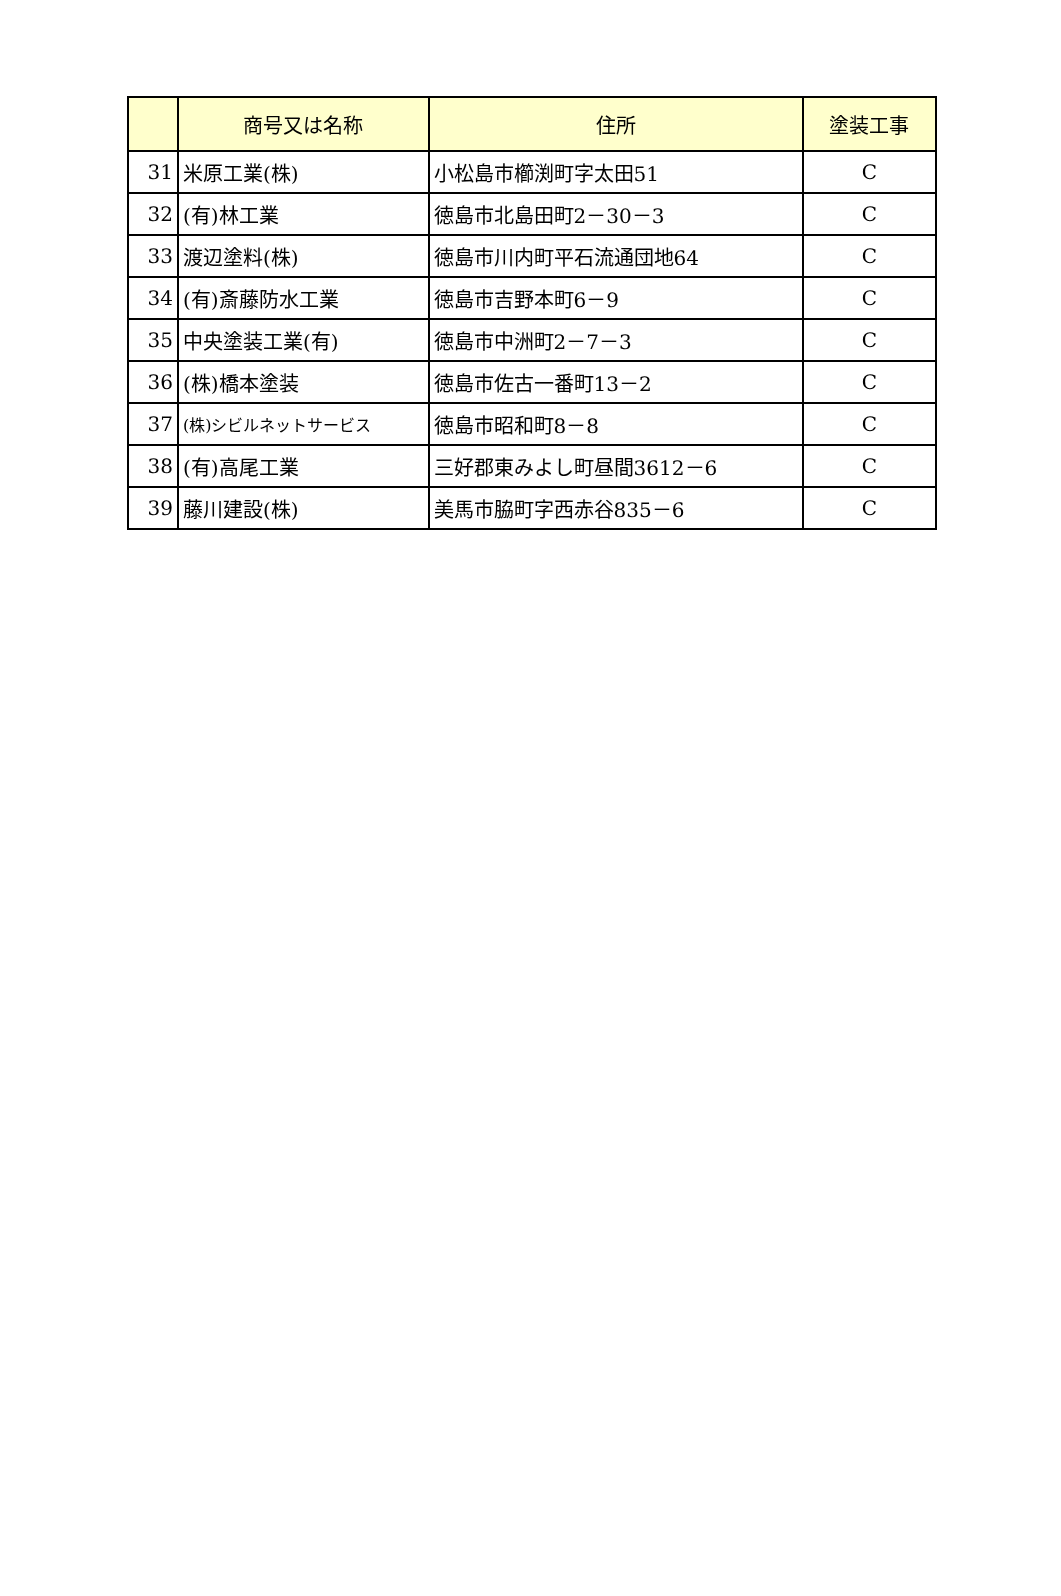| | 商号又は名称 | 住所 | 塗装工事 |
| --- | --- | --- | --- |
| 31 | 米原工業(株) | 小松島市櫛渕町字太田51 | C |
| 32 | (有)林工業 | 徳島市北島田町2－30－3 | C |
| 33 | 渡辺塗料(株) | 徳島市川内町平石流通団地64 | C |
| 34 | (有)斎藤防水工業 | 徳島市吉野本町6－9 | C |
| 35 | 中央塗装工業(有) | 徳島市中洲町2－7－3 | C |
| 36 | (株)橋本塗装 | 徳島市佐古一番町13－2 | C |
| 37 | (株)シビルネットサービス | 徳島市昭和町8－8 | C |
| 38 | (有)高尾工業 | 三好郡東みよし町昼間3612－6 | C |
| 39 | 藤川建設(株) | 美馬市脇町字西赤谷835－6 | C |